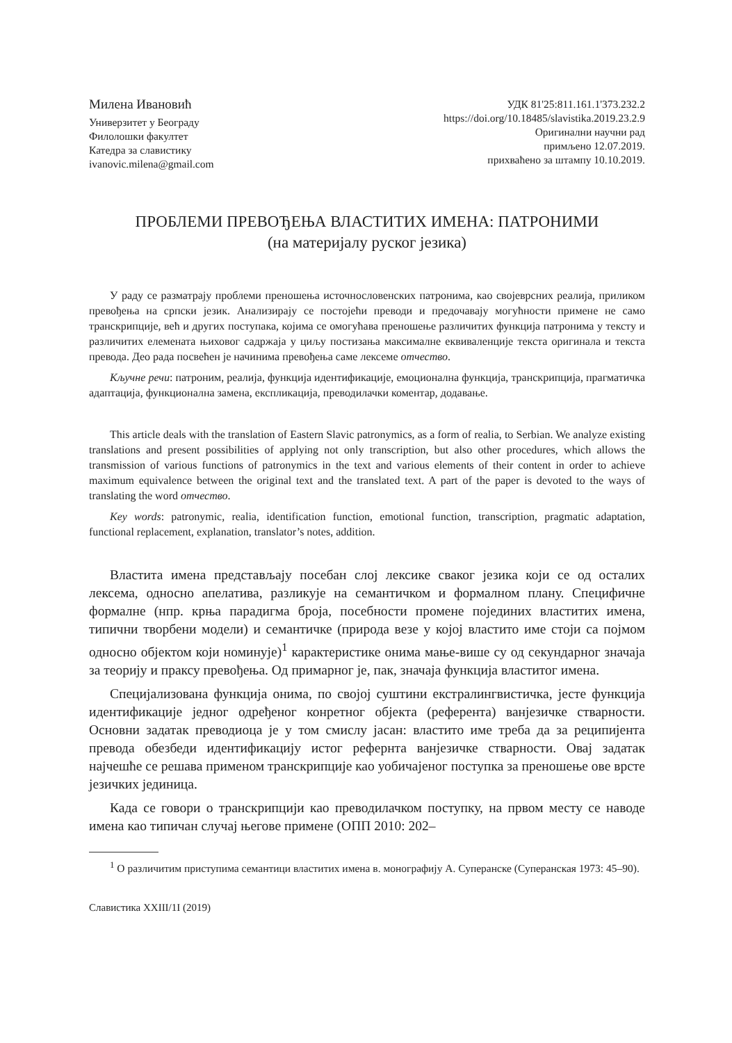Милена Ивановић
Универзитет у Београду
Филолошки факултет
Катедра за славистику
ivanovic.milena@gmail.com
УДК 81'25:811.161.1'373.232.2
https://doi.org/10.18485/slavistika.2019.23.2.9
Оригинални научни рад
примљено 12.07.2019.
прихваћено за штампу 10.10.2019.
ПРОБЛЕМИ ПРЕВОЂЕЊА ВЛАСТИТИХ ИМЕНА: ПАТРОНИМИ
(на материјалу руског језика)
У раду се разматрају проблеми преношења источнословенских патронима, као своје­врсних реалија, приликом превођења на српски језик. Анализирају се постојећи преводи и предочавају могућности примене не само транскрипције, већ и других поступака, којима се омогућава преношење различитих функција патронима у тексту и различитих елемената њиховог садржаја у циљу постизања максималне еквиваленције текста оригинала и текста превода. Део рада посвећен је начинима превођења саме лексеме отчество.
Кључне речи: патроним, реалија, функција идентификације, емоционална функција, транскрипција, прагматичка адаптација, функционална замена, експликација, преводилачки коментар, додавање.
This article deals with the translation of Eastern Slavic patronymics, as a form of realia, to Serbian. We analyze existing translations and present possibilities of applying not only transcription, but also other procedures, which allows the transmission of various functions of patronymics in the text and various elements of their content in order to achieve maximum equivalence between the original text and the translated text. A part of the paper is devoted to the ways of translating the word отчество.
Key words: patronymic, realia, identification function, emotional function, transcription, pragmatic adaptation, functional replacement, explanation, translator’s notes, addition.
Властита имена представљају посебан слој лексике сваког језика који се од осталих лексема, односно апелатива, разликује на семантичком и формалном плану. Специфичне формалне (нпр. крња парадигма броја, посебности промене појединих властитих имена, типични творбени модели) и семантичке (природа везе у којој властито име стоји са појмом односно објектом који номинује)<sup>1</sup> карактеристике онима мање-више су од секундарног значаја за теорију и праксу превођења. Од примарног је, пак, значаја функција властитог имена.
Специјализована функција онима, по својој суштини екстралингвистичка, јесте функција идентификације једног одређеног конретног објекта (референта) ванјезичке стварности. Основни задатак преводиоца је у том смислу јасан: властито име треба да за реципијента превода обезбеди идентификацију истог рефернта ванјезичке стварности. Овај задатак најчешће се решава применом транскрипције као уобичајеног поступка за преношење ове врсте језичких јединица.
Када се говори о транскрипцији као преводилачком поступку, на првом месту се наводе имена као типичан случај његове примене (ОПП 2010: 202–
<sup>1</sup> О различитим приступима семантици властитих имена в. монографију А. Суперанске (Суперанская 1973: 45–90).
Славистика XXIII/1I (2019)